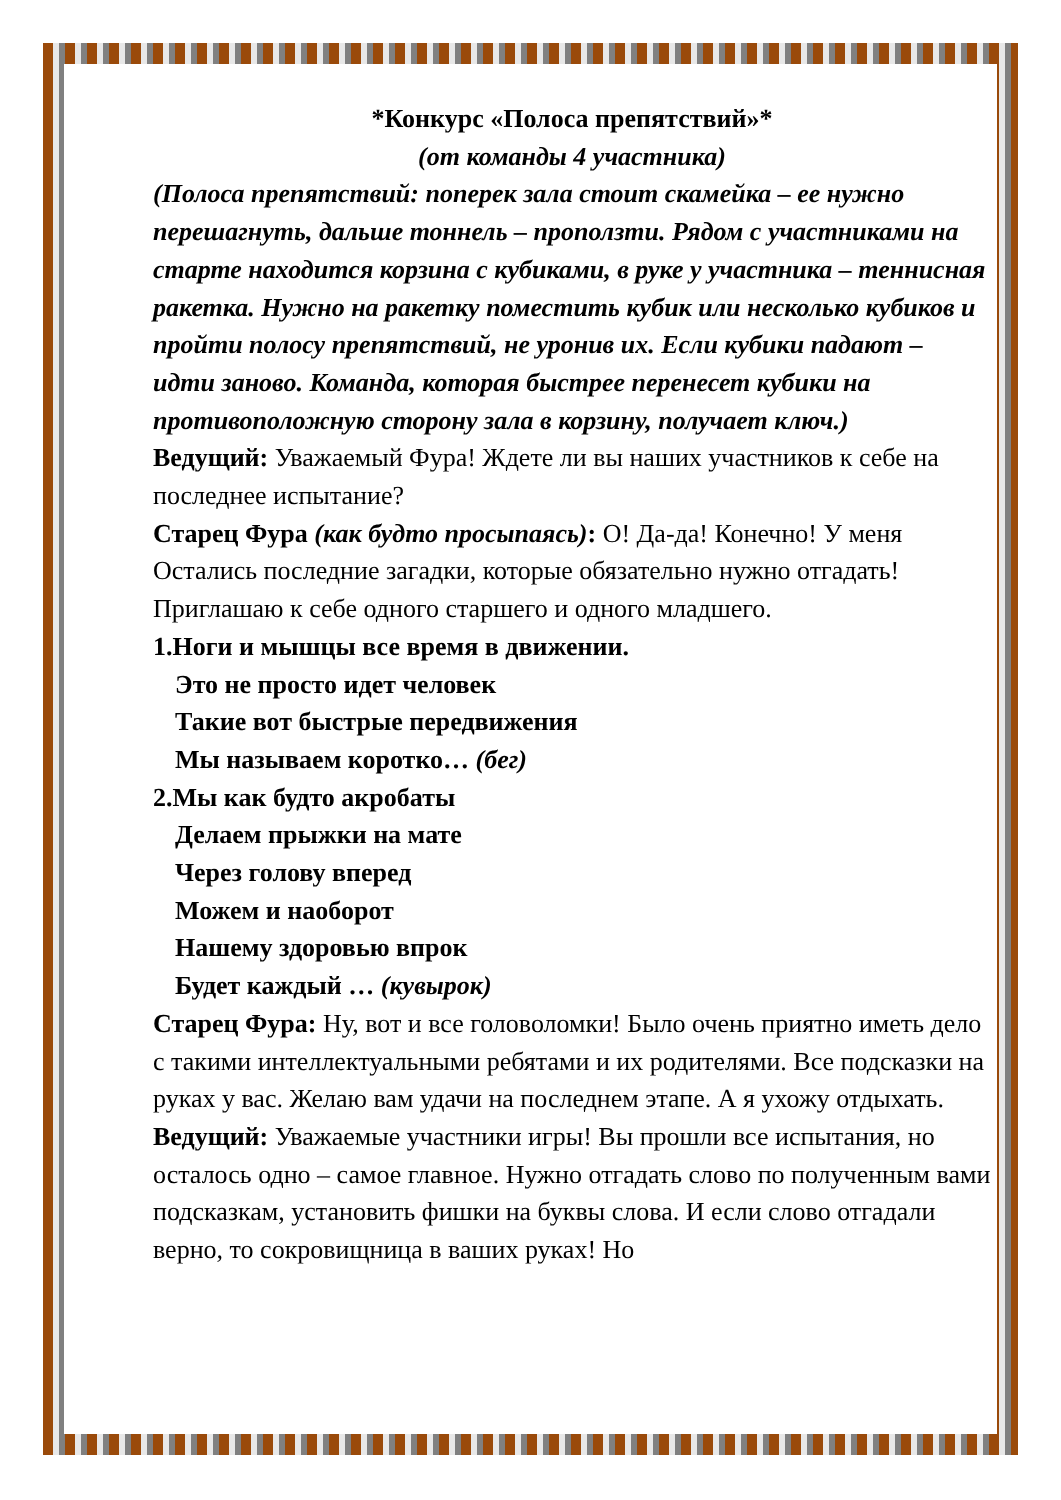*Конкурс «Полоса препятствий»*
(от команды 4 участника)
(Полоса препятствий: поперек зала стоит скамейка – ее нужно перешагнуть, дальше тоннель – проползти. Рядом с участниками на старте находится корзина с кубиками, в руке у участника – теннисная ракетка. Нужно на ракетку поместить кубик или несколько кубиков и пройти полосу препятствий, не уронив их. Если кубики падают – идти заново. Команда, которая быстрее перенесет кубики на противоположную сторону зала в корзину, получает ключ.)
Ведущий: Уважаемый Фура! Ждете ли вы наших участников к себе на последнее испытание?
Старец Фура (как будто просыпаясь): О! Да-да! Конечно! У меня Остались последние загадки, которые обязательно нужно отгадать! Приглашаю к себе одного старшего и одного младшего.
1.Ноги и мышцы все время в движении.
Это не просто идет человек
Такие вот быстрые передвижения
Мы называем коротко… (бег)
2.Мы как будто акробаты
Делаем прыжки на мате
Через голову вперед
Можем и наоборот
Нашему здоровью впрок
Будет каждый … (кувырок)
Старец Фура: Ну, вот и все головоломки! Было очень приятно иметь дело с такими интеллектуальными ребятами и их родителями. Все подсказки на руках у вас. Желаю вам удачи на последнем этапе. А я ухожу отдыхать.
Ведущий: Уважаемые участники игры! Вы прошли все испытания, но осталось одно – самое главное. Нужно отгадать слово по полученным вами подсказкам, установить фишки на буквы слова. И если слово отгадали верно, то сокровищница в ваших руках! Но